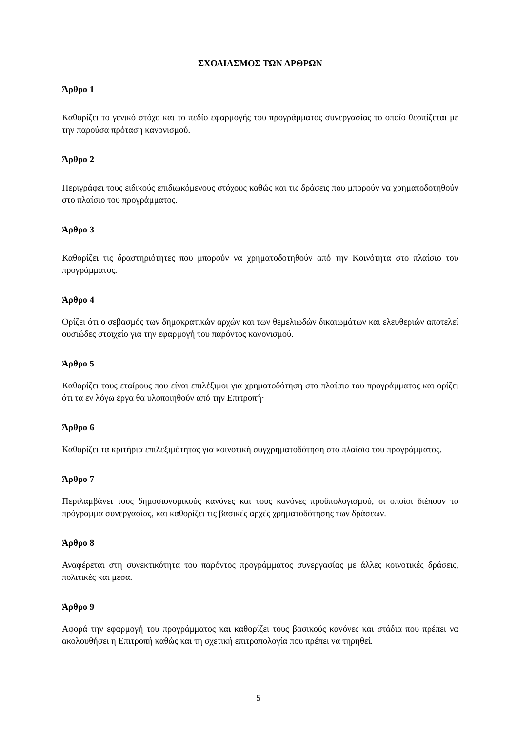ΣΧΟΛΙΑΣΜΟΣ ΤΩΝ ΑΡΘΡΩΝ
Άρθρο 1
Καθορίζει το γενικό στόχο και το πεδίο εφαρμογής του προγράμματος συνεργασίας το οποίο θεσπίζεται με την παρούσα πρόταση κανονισμού.
Άρθρο 2
Περιγράφει τους ειδικούς επιδιωκόμενους στόχους καθώς και τις δράσεις που μπορούν να χρηματοδοτηθούν στο πλαίσιο του προγράμματος.
Άρθρο 3
Καθορίζει τις δραστηριότητες που μπορούν να χρηματοδοτηθούν από την Κοινότητα στο πλαίσιο του προγράμματος.
Άρθρο 4
Ορίζει ότι ο σεβασμός των δημοκρατικών αρχών και των θεμελιωδών δικαιωμάτων και ελευθεριών αποτελεί ουσιώδες στοιχείο για την εφαρμογή του παρόντος κανονισμού.
Άρθρο 5
Καθορίζει τους εταίρους που είναι επιλέξιμοι για χρηματοδότηση στο πλαίσιο του προγράμματος και ορίζει ότι τα εν λόγω έργα θα υλοποιηθούν από την Επιτροπή·
Άρθρο 6
Καθορίζει τα κριτήρια επιλεξιμότητας για κοινοτική συγχρηματοδότηση στο πλαίσιο του προγράμματος.
Άρθρο 7
Περιλαμβάνει τους δημοσιονομικούς κανόνες και τους κανόνες προϋπολογισμού, οι οποίοι διέπουν το πρόγραμμα συνεργασίας, και καθορίζει τις βασικές αρχές χρηματοδότησης των δράσεων.
Άρθρο 8
Αναφέρεται στη συνεκτικότητα του παρόντος προγράμματος συνεργασίας με άλλες κοινοτικές δράσεις, πολιτικές και μέσα.
Άρθρο 9
Αφορά την εφαρμογή του προγράμματος και καθορίζει τους βασικούς κανόνες και στάδια που πρέπει να ακολουθήσει η Επιτροπή καθώς και τη σχετική επιτροπολογία που πρέπει να τηρηθεί.
5